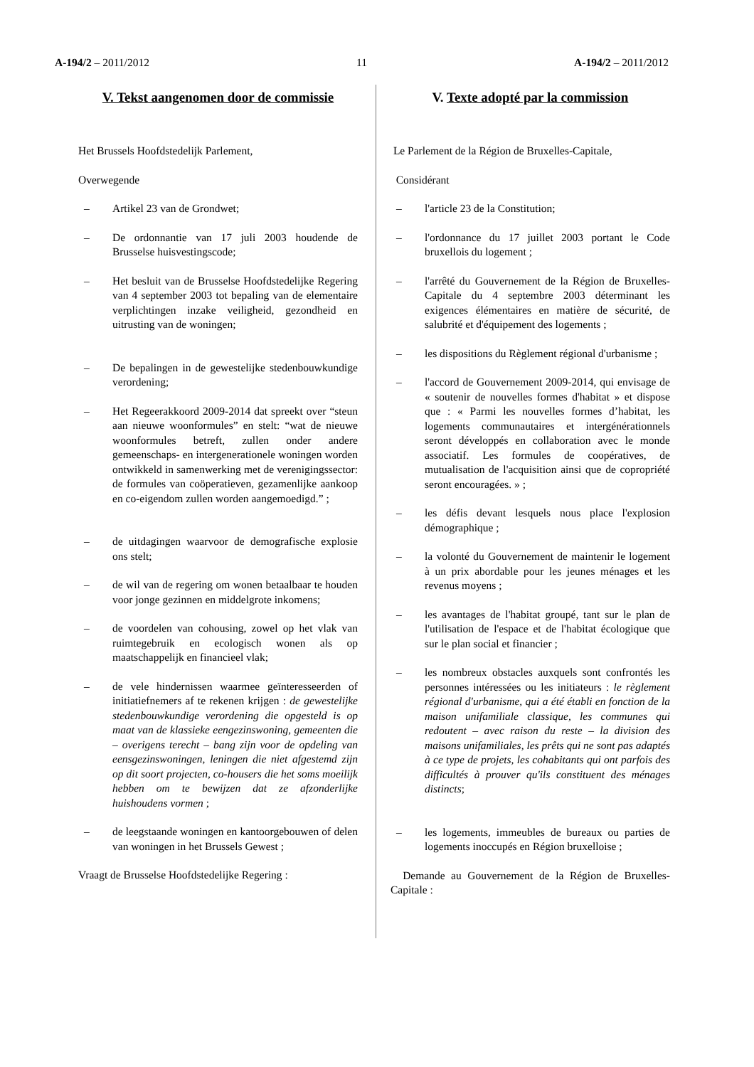A-194/2 – 2011/2012 11 A-194/2 – 2011/2012
V. Tekst aangenomen door de commissie
Het Brussels Hoofdstedelijk Parlement,
Overwegende
– Artikel 23 van de Grondwet;
– De ordonnantie van 17 juli 2003 houdende de Brusselse huisvestingscode;
– Het besluit van de Brusselse Hoofdstedelijke Regering van 4 september 2003 tot bepaling van de elementaire verplichtingen inzake veiligheid, gezondheid en uitrusting van de woningen;
– De bepalingen in de gewestelijke stedenbouwkundige verordening;
– Het Regeerakkoord 2009-2014 dat spreekt over “steun aan nieuwe woonformules” en stelt: “wat de nieuwe woonformules betreft, zullen onder andere gemeenschaps- en intergenerationele woningen worden ontwikkeld in samenwerking met de verenigingssector: de formules van coöperatieven, gezamenlijke aankoop en co-eigendom zullen worden aangemoedigd.” ;
– de uitdagingen waarvoor de demografische explosie ons stelt;
– de wil van de regering om wonen betaalbaar te houden voor jonge gezinnen en middelgrote inkomens;
– de voordelen van cohousing, zowel op het vlak van ruimtegebruik en ecologisch wonen als op maatschappelijk en financieel vlak;
– de vele hindernissen waarmee geïnteresseerden of initiatiefnemers af te rekenen krijgen : de gewestelijke stedenbouwkundige verordening die opgesteld is op maat van de klassieke eengezinswoning, gemeenten die – overigens terecht – bang zijn voor de opdeling van eensgezinswoningen, leningen die niet afgestemd zijn op dit soort projecten, co-housers die het soms moeilijk hebben om te bewijzen dat ze afzonderlijke huishoudens vormen ;
– de leegstaande woningen en kantoorgebouwen of delen van woningen in het Brussels Gewest ;
Vraagt de Brusselse Hoofdstedelijke Regering :
V. Texte adopté par la commission
Le Parlement de la Région de Bruxelles-Capitale,
Considérant
– l'article 23 de la Constitution;
– l'ordonnance du 17 juillet 2003 portant le Code bruxellois du logement ;
– l'arrêté du Gouvernement de la Région de Bruxelles-Capitale du 4 septembre 2003 déterminant les exigences élémentaires en matière de sécurité, de salubrité et d'équipement des logements ;
– les dispositions du Règlement régional d'urbanisme ;
– l'accord de Gouvernement 2009-2014, qui envisage de « soutenir de nouvelles formes d'habitat » et dispose que : « Parmi les nouvelles formes d’habitat, les logements communautaires et intergénérationnels seront développés en collaboration avec le monde associatif. Les formules de coopératives, de mutualisation de l'acquisition ainsi que de copropriété seront encouragées. » ;
– les défis devant lesquels nous place l'explosion démographique ;
– la volonté du Gouvernement de maintenir le logement à un prix abordable pour les jeunes ménages et les revenus moyens ;
– les avantages de l'habitat groupé, tant sur le plan de l'utilisation de l'espace et de l'habitat écologique que sur le plan social et financier ;
– les nombreux obstacles auxquels sont confrontés les personnes intéressées ou les initiateurs : le règlement régional d'urbanisme, qui a été établi en fonction de la maison unifamiliale classique, les communes qui redoutent – avec raison du reste – la division des maisons unifamiliales, les prêts qui ne sont pas adaptés à ce type de projets, les cohabitants qui ont parfois des difficultés à prouver qu'ils constituent des ménages distincts;
– les logements, immeubles de bureaux ou parties de logements inoccupés en Région bruxelloise ;
Demande au Gouvernement de la Région de Bruxelles-Capitale :